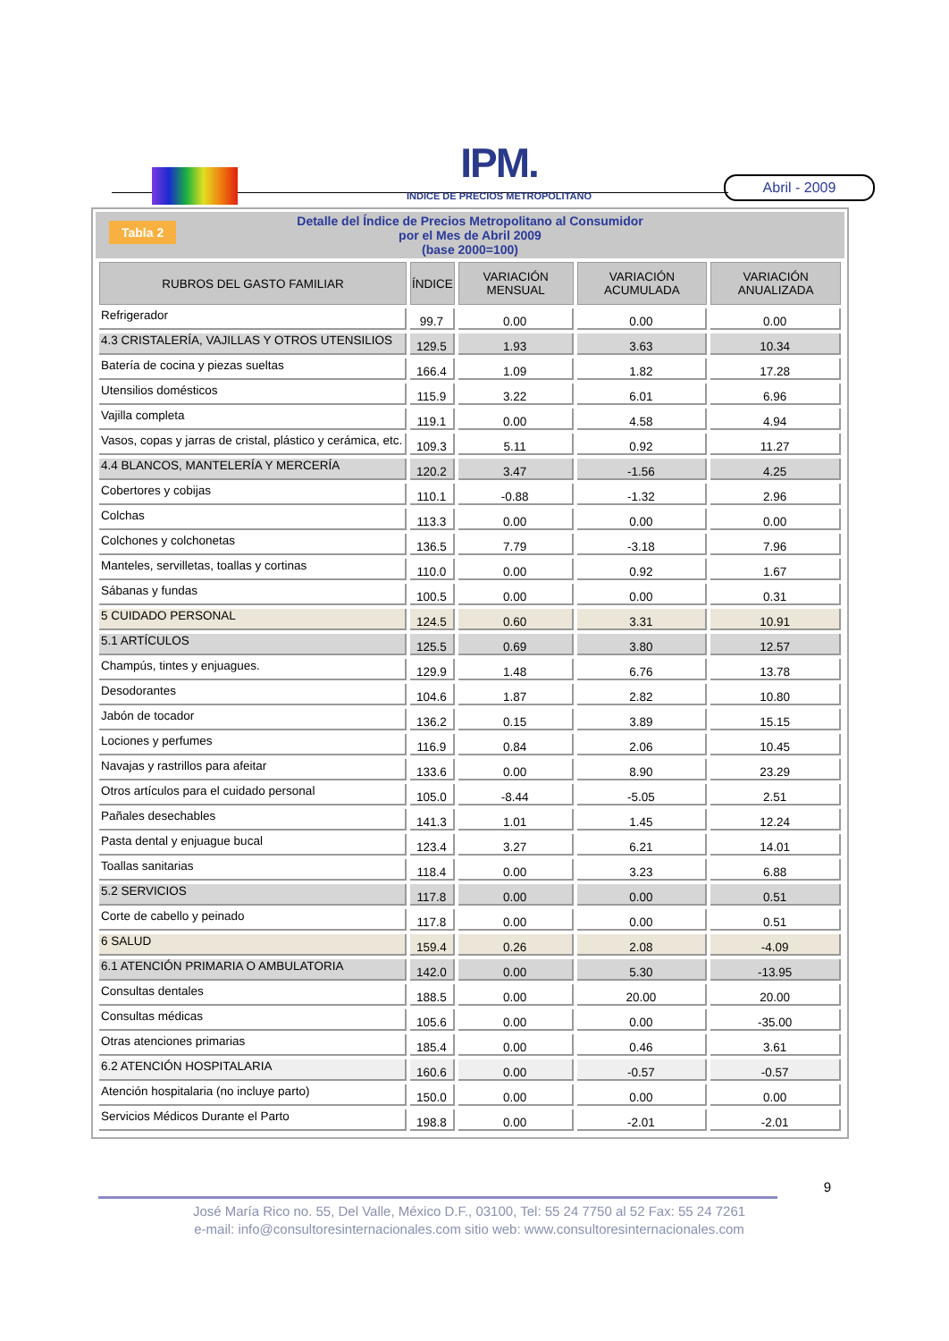IPM.
INDICE DE PRECIOS METROPOLITANO
Abril - 2009
Tabla 2 Detalle del Índice de Precios Metropolitano al Consumidor
por el Mes de Abril 2009
(base 2000=100)
| RUBROS DEL GASTO FAMILIAR | ÍNDICE | VARIACIÓN MENSUAL | VARIACIÓN ACUMULADA | VARIACIÓN ANUALIZADA |
| --- | --- | --- | --- | --- |
| Refrigerador | 99.7 | 0.00 | 0.00 | 0.00 |
| 4.3 CRISTALERÍA, VAJILLAS Y OTROS UTENSILIOS | 129.5 | 1.93 | 3.63 | 10.34 |
| Batería de cocina y piezas sueltas | 166.4 | 1.09 | 1.82 | 17.28 |
| Utensilios domésticos | 115.9 | 3.22 | 6.01 | 6.96 |
| Vajilla completa | 119.1 | 0.00 | 4.58 | 4.94 |
| Vasos, copas y jarras de cristal, plástico y cerámica, etc. | 109.3 | 5.11 | 0.92 | 11.27 |
| 4.4 BLANCOS, MANTELERÍA Y MERCERÍA | 120.2 | 3.47 | -1.56 | 4.25 |
| Cobertores y cobijas | 110.1 | -0.88 | -1.32 | 2.96 |
| Colchas | 113.3 | 0.00 | 0.00 | 0.00 |
| Colchones y colchonetas | 136.5 | 7.79 | -3.18 | 7.96 |
| Manteles, servilletas, toallas y cortinas | 110.0 | 0.00 | 0.92 | 1.67 |
| Sábanas y fundas | 100.5 | 0.00 | 0.00 | 0.31 |
| 5 CUIDADO PERSONAL | 124.5 | 0.60 | 3.31 | 10.91 |
| 5.1 ARTÍCULOS | 125.5 | 0.69 | 3.80 | 12.57 |
| Champús, tintes y enjuagues. | 129.9 | 1.48 | 6.76 | 13.78 |
| Desodorantes | 104.6 | 1.87 | 2.82 | 10.80 |
| Jabón de tocador | 136.2 | 0.15 | 3.89 | 15.15 |
| Lociones y perfumes | 116.9 | 0.84 | 2.06 | 10.45 |
| Navajas y rastrillos para afeitar | 133.6 | 0.00 | 8.90 | 23.29 |
| Otros artículos para el cuidado personal | 105.0 | -8.44 | -5.05 | 2.51 |
| Pañales desechables | 141.3 | 1.01 | 1.45 | 12.24 |
| Pasta dental y enjuague bucal | 123.4 | 3.27 | 6.21 | 14.01 |
| Toallas sanitarias | 118.4 | 0.00 | 3.23 | 6.88 |
| 5.2 SERVICIOS | 117.8 | 0.00 | 0.00 | 0.51 |
| Corte de cabello y peinado | 117.8 | 0.00 | 0.00 | 0.51 |
| 6 SALUD | 159.4 | 0.26 | 2.08 | -4.09 |
| 6.1 ATENCIÓN PRIMARIA O AMBULATORIA | 142.0 | 0.00 | 5.30 | -13.95 |
| Consultas dentales | 188.5 | 0.00 | 20.00 | 20.00 |
| Consultas médicas | 105.6 | 0.00 | 0.00 | -35.00 |
| Otras atenciones primarias | 185.4 | 0.00 | 0.46 | 3.61 |
| 6.2 ATENCIÓN HOSPITALARIA | 160.6 | 0.00 | -0.57 | -0.57 |
| Atención hospitalaria (no incluye parto) | 150.0 | 0.00 | 0.00 | 0.00 |
| Servicios Médicos Durante el Parto | 198.8 | 0.00 | -2.01 | -2.01 |
9
José María Rico no. 55, Del Valle, México D.F., 03100, Tel: 55 24 7750 al 52 Fax: 55 24 7261
e-mail: info@consultoresinternacionales.com sitio web: www.consultoresinternacionales.com